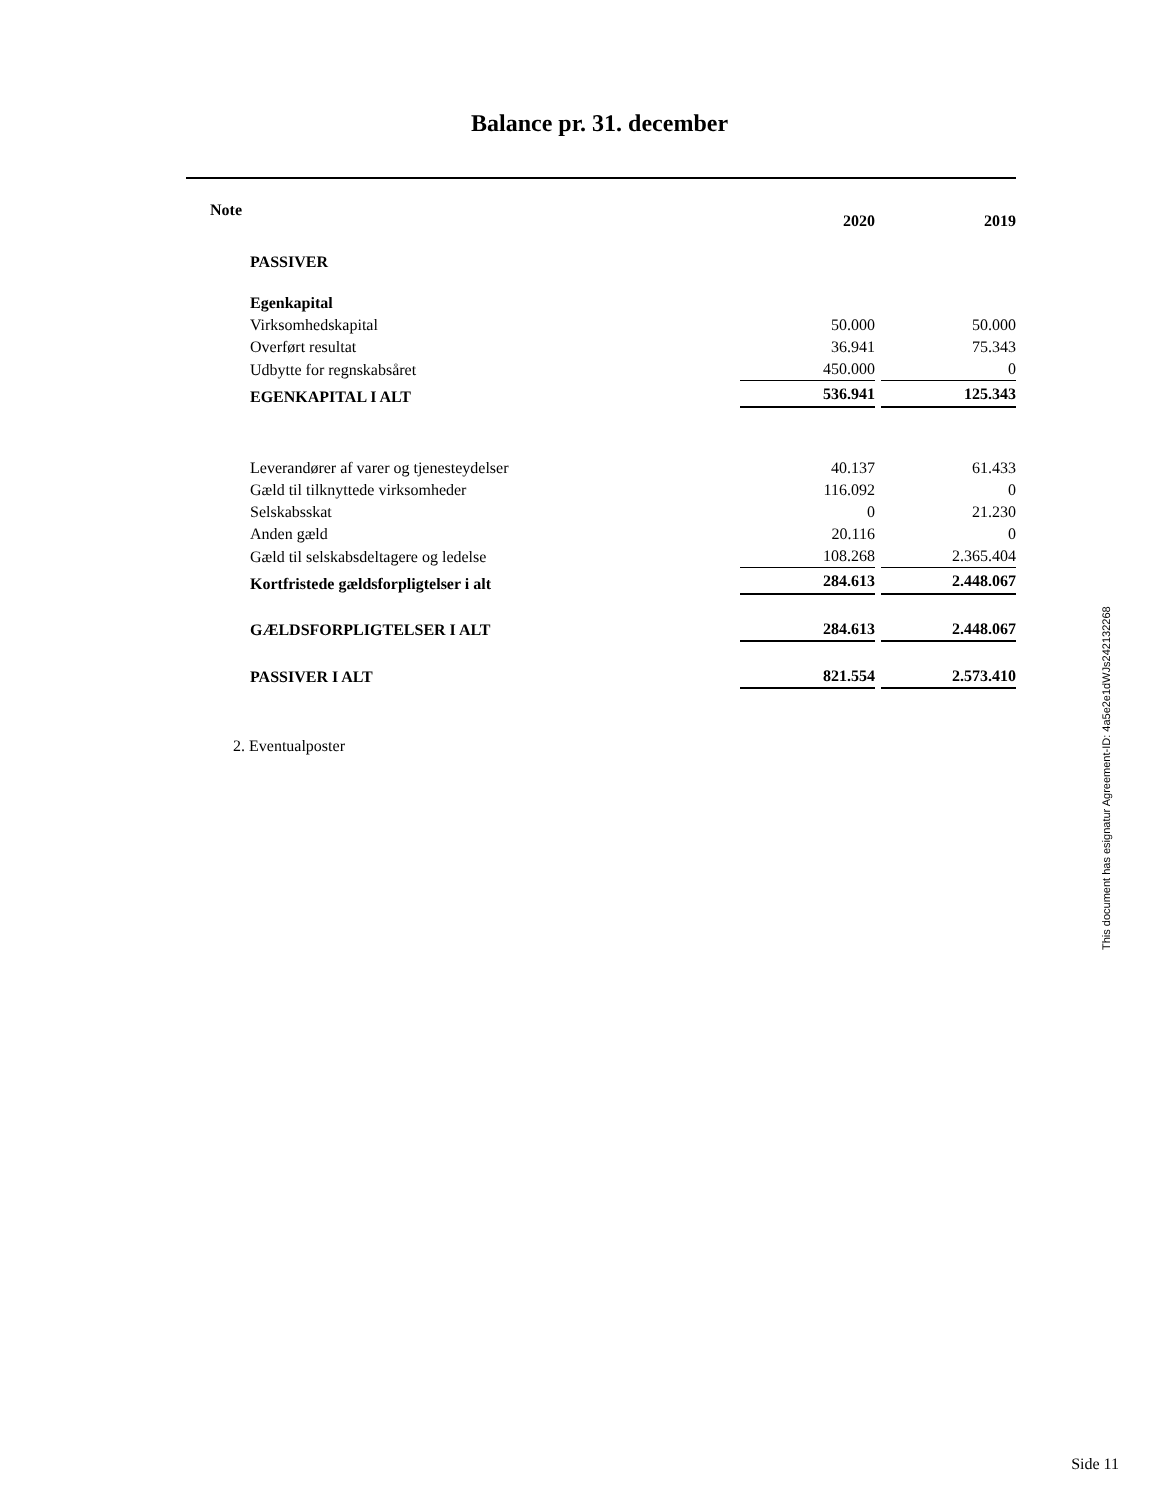Balance pr. 31. december
| Note | | 2020 | | 2019 |
| --- | --- | --- | --- | --- |
| | PASSIVER | | | |
| | Egenkapital | | | |
| | Virksomhedskapital | 50.000 | | 50.000 |
| | Overført resultat | 36.941 | | 75.343 |
| | Udbytte for regnskabsåret | 450.000 | | 0 |
| | EGENKAPITAL I ALT | 536.941 | | 125.343 |
| | Leverandører af varer og tjenesteydelser | 40.137 | | 61.433 |
| | Gæld til tilknyttede virksomheder | 116.092 | | 0 |
| | Selskabsskat | 0 | | 21.230 |
| | Anden gæld | 20.116 | | 0 |
| | Gæld til selskabsdeltagere og ledelse | 108.268 | | 2.365.404 |
| | Kortfristede gældsforpligtelser i alt | 284.613 | | 2.448.067 |
| | GÆLDSFORPLIGTELSER I ALT | 284.613 | | 2.448.067 |
| | PASSIVER I ALT | 821.554 | | 2.573.410 |
2. Eventualposter
This document has esignatur Agreement-ID: 4a5e2e1dWJs242132268
Side 11